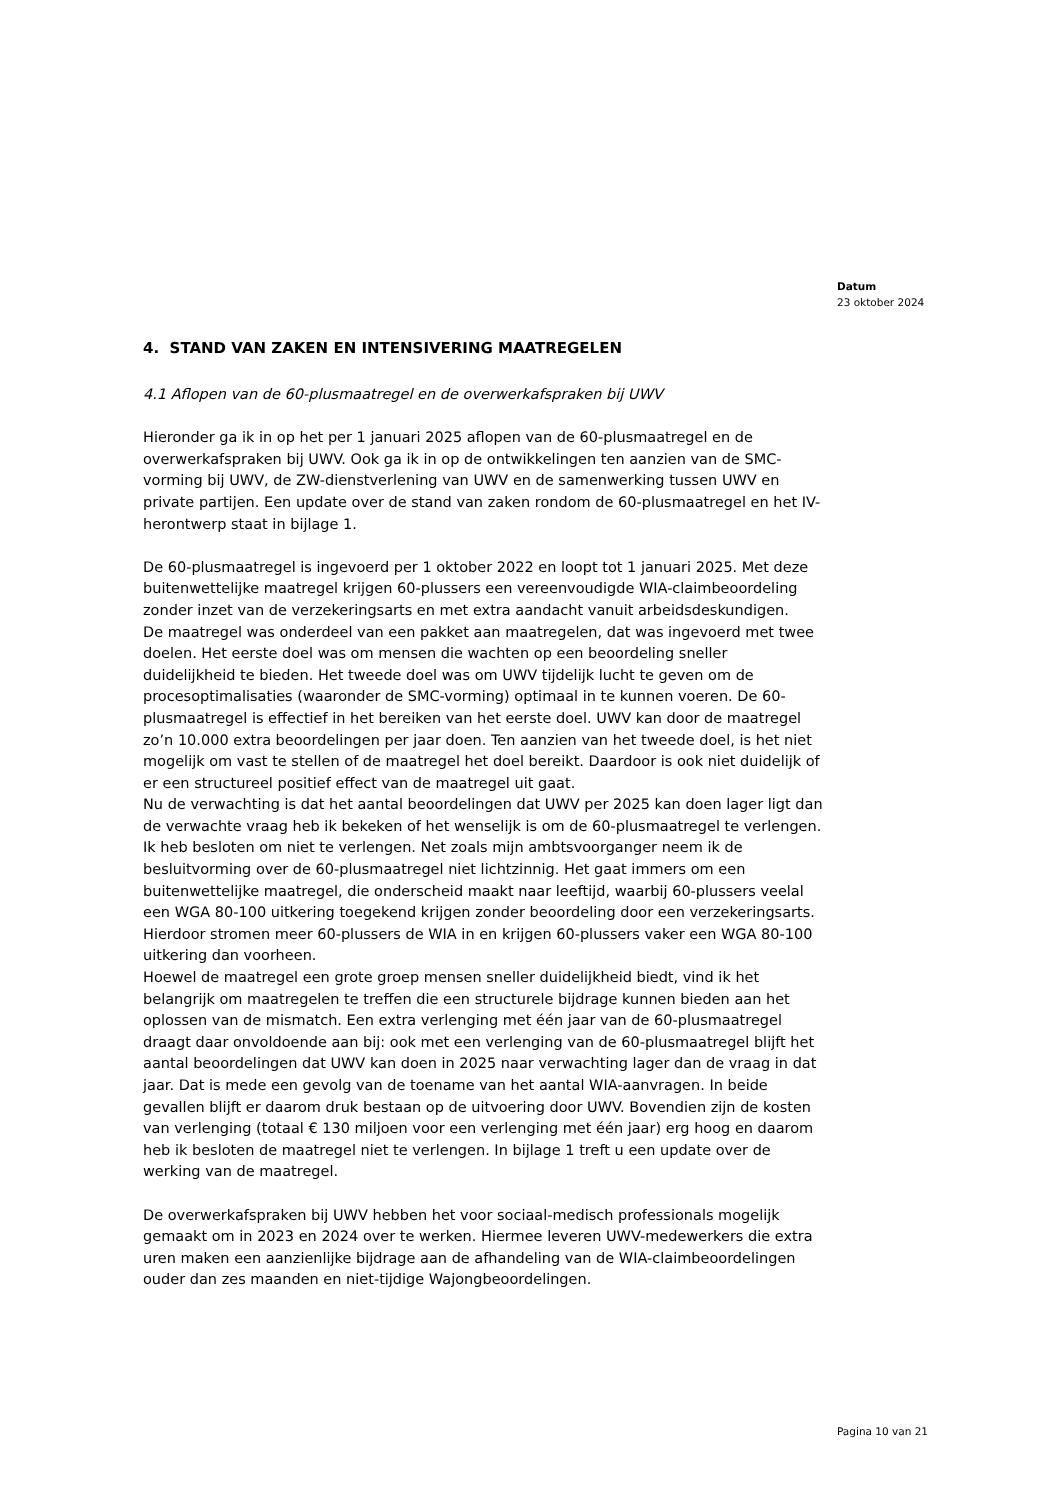Datum
23 oktober 2024
4. STAND VAN ZAKEN EN INTENSIVERING MAATREGELEN
4.1 Aflopen van de 60-plusmaatregel en de overwerkafspraken bij UWV
Hieronder ga ik in op het per 1 januari 2025 aflopen van de 60-plusmaatregel en de overwerkafspraken bij UWV. Ook ga ik in op de ontwikkelingen ten aanzien van de SMC-vorming bij UWV, de ZW-dienstverlening van UWV en de samenwerking tussen UWV en private partijen. Een update over de stand van zaken rondom de 60-plusmaatregel en het IV-herontwerp staat in bijlage 1.
De 60-plusmaatregel is ingevoerd per 1 oktober 2022 en loopt tot 1 januari 2025. Met deze buitenwettelijke maatregel krijgen 60-plussers een vereenvoudigde WIA-claimbeoordeling zonder inzet van de verzekeringsarts en met extra aandacht vanuit arbeidsdeskundigen.
De maatregel was onderdeel van een pakket aan maatregelen, dat was ingevoerd met twee doelen. Het eerste doel was om mensen die wachten op een beoordeling sneller duidelijkheid te bieden. Het tweede doel was om UWV tijdelijk lucht te geven om de procesoptimalisaties (waaronder de SMC-vorming) optimaal in te kunnen voeren. De 60-plusmaatregel is effectief in het bereiken van het eerste doel. UWV kan door de maatregel zo’n 10.000 extra beoordelingen per jaar doen. Ten aanzien van het tweede doel, is het niet mogelijk om vast te stellen of de maatregel het doel bereikt. Daardoor is ook niet duidelijk of er een structureel positief effect van de maatregel uit gaat.
Nu de verwachting is dat het aantal beoordelingen dat UWV per 2025 kan doen lager ligt dan de verwachte vraag heb ik bekeken of het wenselijk is om de 60-plusmaatregel te verlengen. Ik heb besloten om niet te verlengen. Net zoals mijn ambtsvoorganger neem ik de besluitvorming over de 60-plusmaatregel niet lichtzinnig. Het gaat immers om een buitenwettelijke maatregel, die onderscheid maakt naar leeftijd, waarbij 60-plussers veelal een WGA 80-100 uitkering toegekend krijgen zonder beoordeling door een verzekeringsarts. Hierdoor stromen meer 60-plussers de WIA in en krijgen 60-plussers vaker een WGA 80-100 uitkering dan voorheen.
Hoewel de maatregel een grote groep mensen sneller duidelijkheid biedt, vind ik het belangrijk om maatregelen te treffen die een structurele bijdrage kunnen bieden aan het oplossen van de mismatch. Een extra verlenging met één jaar van de 60-plusmaatregel draagt daar onvoldoende aan bij: ook met een verlenging van de 60-plusmaatregel blijft het aantal beoordelingen dat UWV kan doen in 2025 naar verwachting lager dan de vraag in dat jaar. Dat is mede een gevolg van de toename van het aantal WIA-aanvragen. In beide gevallen blijft er daarom druk bestaan op de uitvoering door UWV. Bovendien zijn de kosten van verlenging (totaal € 130 miljoen voor een verlenging met één jaar) erg hoog en daarom heb ik besloten de maatregel niet te verlengen. In bijlage 1 treft u een update over de werking van de maatregel.
De overwerkafspraken bij UWV hebben het voor sociaal-medisch professionals mogelijk gemaakt om in 2023 en 2024 over te werken. Hiermee leveren UWV-medewerkers die extra uren maken een aanzienlijke bijdrage aan de afhandeling van de WIA-claimbeoordelingen ouder dan zes maanden en niet-tijdige Wajongbeoordelingen.
Pagina 10 van 21